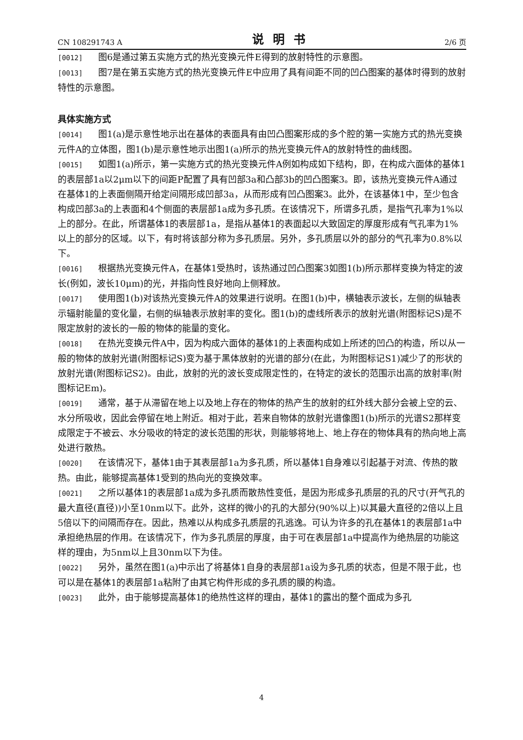CN 108291743 A 说明书 2/6 页
[0012] 图6是通过第五实施方式的热光变换元件E得到的放射特性的示意图。
[0013] 图7是在第五实施方式的热光变换元件E中应用了具有间距不同的凹凸图案的基体时得到的放射特性的示意图。
具体实施方式
[0014] 图1(a)是示意性地示出在基体的表面具有由凹凸图案形成的多个腔的第一实施方式的热光变换元件A的立体图，图1(b)是示意性地示出图1(a)所示的热光变换元件A的放射特性的曲线图。
[0015] 如图1(a)所示，第一实施方式的热光变换元件A例如构成如下结构，即，在构成六面体的基体1的表层部1a以2μm以下的间距P配置了具有凹部3a和凸部3b的凹凸图案3。即，该热光变换元件A通过在基体1的上表面侧隔开给定间隔形成凹部3a，从而形成有凹凸图案3。此外，在该基体1中，至少包含构成凹部3a的上表面和4个侧面的表层部1a成为多孔质。在该情况下，所谓多孔质，是指气孔率为1%以上的部分。在此，所谓基体1的表层部1a，是指从基体1的表面起以大致固定的厚度形成有气孔率为1%以上的部分的区域。以下，有时将该部分称为多孔质层。另外，多孔质层以外的部分的气孔率为0.8%以下。
[0016] 根据热光变换元件A，在基体1受热时，该热通过凹凸图案3如图1(b)所示那样变换为特定的波长(例如，波长10μm)的光，并指向性良好地向上侧释放。
[0017] 使用图1(b)对该热光变换元件A的效果进行说明。在图1(b)中，横轴表示波长，左侧的纵轴表示辐射能量的变化量，右侧的纵轴表示放射率的变化。图1(b)的虚线所表示的放射光谱(附图标记S)是不限定放射的波长的一般的物体的能量的变化。
[0018] 在热光变换元件A中，因为构成六面体的基体1的上表面构成如上所述的凹凸的构造，所以从一般的物体的放射光谱(附图标记S)变为基于黑体放射的光谱的部分(在此，为附图标记S1)减少了的形状的放射光谱(附图标记S2)。由此，放射的光的波长变成限定性的，在特定的波长的范围示出高的放射率(附图标记Em)。
[0019] 通常，基于从滞留在地上以及地上存在的物体的热产生的放射的红外线大部分会被上空的云、水分所吸收，因此会停留在地上附近。相对于此，若来自物体的放射光谱像图1(b)所示的光谱S2那样变成限定于不被云、水分吸收的特定的波长范围的形状，则能够将地上、地上存在的物体具有的热向地上高处进行散热。
[0020] 在该情况下，基体1由于其表层部1a为多孔质，所以基体1自身难以引起基于对流、传热的散热。由此，能够提高基体1受到的热向光的变换效率。
[0021] 之所以基体1的表层部1a成为多孔质而散热性变低，是因为形成多孔质层的孔的尺寸(开气孔的最大直径(直径))小至10nm以下。此外，这样的微小的孔的大部分(90%以上)以其最大直径的2倍以上且5倍以下的间隔而存在。因此，热难以从构成多孔质层的孔逃逸。可认为许多的孔在基体1的表层部1a中承担绝热层的作用。在该情况下，作为多孔质层的厚度，由于可在表层部1a中提高作为绝热层的功能这样的理由，为5nm以上且30nm以下为佳。
[0022] 另外，虽然在图1(a)中示出了将基体1自身的表层部1a设为多孔质的状态，但是不限于此，也可以是在基体1的表层部1a粘附了由其它构件形成的多孔质的膜的构造。
[0023] 此外，由于能够提高基体1的绝热性这样的理由，基体1的露出的整个面成为多孔
4